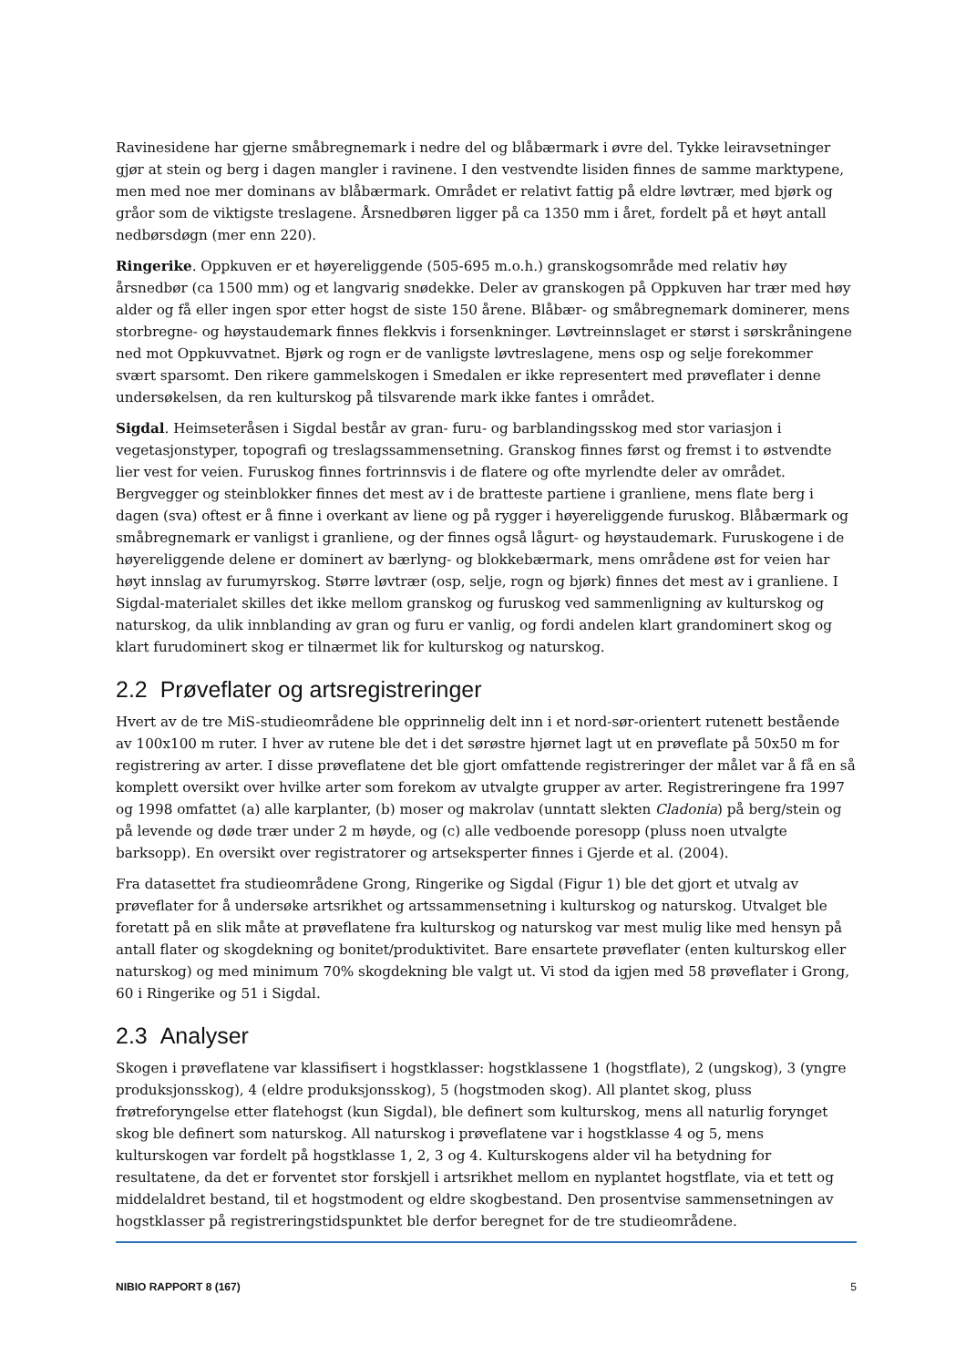Ravinesidene har gjerne småbregnemark i nedre del og blåbærmark i øvre del. Tykke leiravsetninger gjør at stein og berg i dagen mangler i ravinene. I den vestvendte lisiden finnes de samme marktypene, men med noe mer dominans av blåbærmark. Området er relativt fattig på eldre løvtrær, med bjørk og gråor som de viktigste treslagene. Årsnedbøren ligger på ca 1350 mm i året, fordelt på et høyt antall nedbørsdøgn (mer enn 220).
Ringerike. Oppkuven er et høyereliggende (505-695 m.o.h.) granskogsområde med relativ høy årsnedbør (ca 1500 mm) og et langvarig snødekke. Deler av granskogen på Oppkuven har trær med høy alder og få eller ingen spor etter hogst de siste 150 årene. Blåbær- og småbregnemark dominerer, mens storbregne- og høystaudemark finnes flekkvis i forsenkninger. Løvtreinnslaget er størst i sørskråningene ned mot Oppkuvvatnet. Bjørk og rogn er de vanligste løvtreslagene, mens osp og selje forekommer svært sparsomt. Den rikere gammelskogen i Smedalen er ikke representert med prøveflater i denne undersøkelsen, da ren kulturskog på tilsvarende mark ikke fantes i området.
Sigdal. Heimseteråsen i Sigdal består av gran- furu- og barblandingsskog med stor variasjon i vegetasjonstyper, topografi og treslagssammensetning. Granskog finnes først og fremst i to østvendte lier vest for veien. Furuskog finnes fortrinnsvis i de flatere og ofte myrlendte deler av området. Bergvegger og steinblokker finnes det mest av i de bratteste partiene i granliene, mens flate berg i dagen (sva) oftest er å finne i overkant av liene og på rygger i høyereliggende furuskog. Blåbærmark og småbregnemark er vanligst i granliene, og der finnes også lågurt- og høystaudemark. Furuskogene i de høyereliggende delene er dominert av bærlyng- og blokkebærmark, mens områdene øst for veien har høyt innslag av furumyrskog. Større løvtrær (osp, selje, rogn og bjørk) finnes det mest av i granliene. I Sigdal-materialet skilles det ikke mellom granskog og furuskog ved sammenligning av kulturskog og naturskog, da ulik innblanding av gran og furu er vanlig, og fordi andelen klart grandominert skog og klart furudominert skog er tilnærmet lik for kulturskog og naturskog.
2.2 Prøveflater og artsregistreringer
Hvert av de tre MiS-studieområdene ble opprinnelig delt inn i et nord-sør-orientert rutenett bestående av 100x100 m ruter. I hver av rutene ble det i det sørøstre hjørnet lagt ut en prøveflate på 50x50 m for registrering av arter. I disse prøveflatene det ble gjort omfattende registreringer der målet var å få en så komplett oversikt over hvilke arter som forekom av utvalgte grupper av arter. Registreringene fra 1997 og 1998 omfattet (a) alle karplanter, (b) moser og makrolav (unntatt slekten Cladonia) på berg/stein og på levende og døde trær under 2 m høyde, og (c) alle vedboende poresopp (pluss noen utvalgte barksopp). En oversikt over registratorer og artseksperter finnes i Gjerde et al. (2004).
Fra datasettet fra studieområdene Grong, Ringerike og Sigdal (Figur 1) ble det gjort et utvalg av prøveflater for å undersøke artsrikhet og artssammensetning i kulturskog og naturskog. Utvalget ble foretatt på en slik måte at prøveflatene fra kulturskog og naturskog var mest mulig like med hensyn på antall flater og skogdekning og bonitet/produktivitet. Bare ensartete prøveflater (enten kulturskog eller naturskog) og med minimum 70% skogdekning ble valgt ut. Vi stod da igjen med 58 prøveflater i Grong, 60 i Ringerike og 51 i Sigdal.
2.3 Analyser
Skogen i prøveflatene var klassifisert i hogstklasser: hogstklassene 1 (hogstflate), 2 (ungskog), 3 (yngre produksjonsskog), 4 (eldre produksjonsskog), 5 (hogstmoden skog). All plantet skog, pluss frøtreforyngelse etter flatehogst (kun Sigdal), ble definert som kulturskog, mens all naturlig forynget skog ble definert som naturskog. All naturskog i prøveflatene var i hogstklasse 4 og 5, mens kulturskogen var fordelt på hogstklasse 1, 2, 3 og 4. Kulturskogens alder vil ha betydning for resultatene, da det er forventet stor forskjell i artsrikhet mellom en nyplantet hogstflate, via et tett og middelaldret bestand, til et hogstmodent og eldre skogbestand. Den prosentvise sammensetningen av hogstklasser på registreringstidspunktet ble derfor beregnet for de tre studieområdene.
NIBIO RAPPORT 8 (167) 5